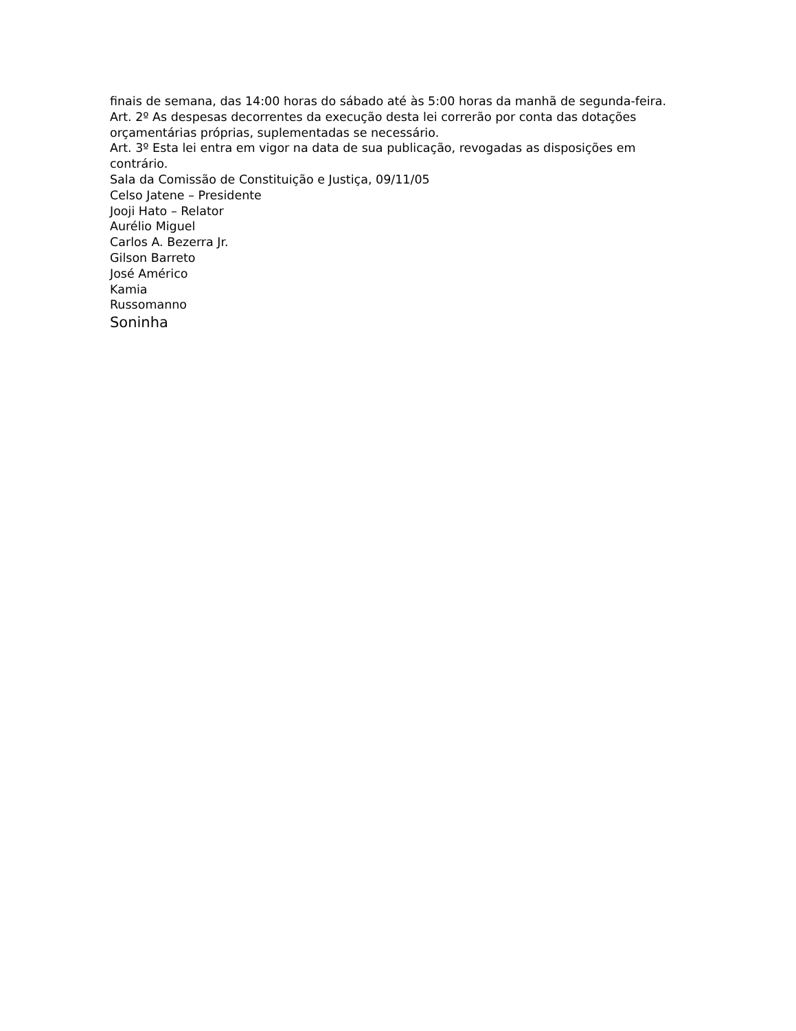finais de semana, das 14:00 horas do sábado até às 5:00 horas da manhã de segunda-feira.
Art. 2º As despesas decorrentes da execução desta lei correrão por conta das dotações orçamentárias próprias, suplementadas se necessário.
Art. 3º Esta lei entra em vigor na data de sua publicação, revogadas as disposições em contrário.
Sala da Comissão de Constituição e Justiça, 09/11/05
Celso Jatene – Presidente
Jooji Hato – Relator
Aurélio Miguel
Carlos A. Bezerra Jr.
Gilson Barreto
José Américo
Kamia
Russomanno
Soninha